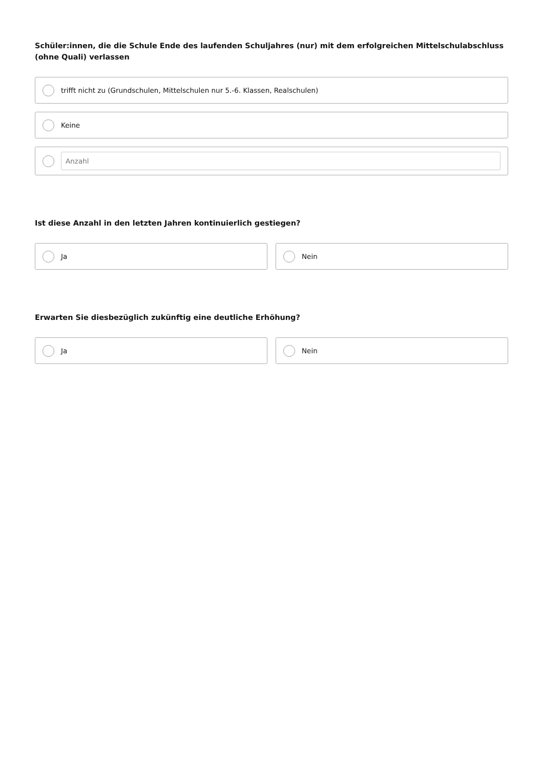Schüler:innen, die die Schule Ende des laufenden Schuljahres (nur) mit dem erfolgreichen Mittelschulabschluss (ohne Quali) verlassen
trifft nicht zu (Grundschulen, Mittelschulen nur 5.-6. Klassen, Realschulen)
Keine
Anzahl
Ist diese Anzahl in den letzten Jahren kontinuierlich gestiegen?
Ja Nein
Erwarten Sie diesbezüglich zukünftig eine deutliche Erhöhung?
Ja Nein